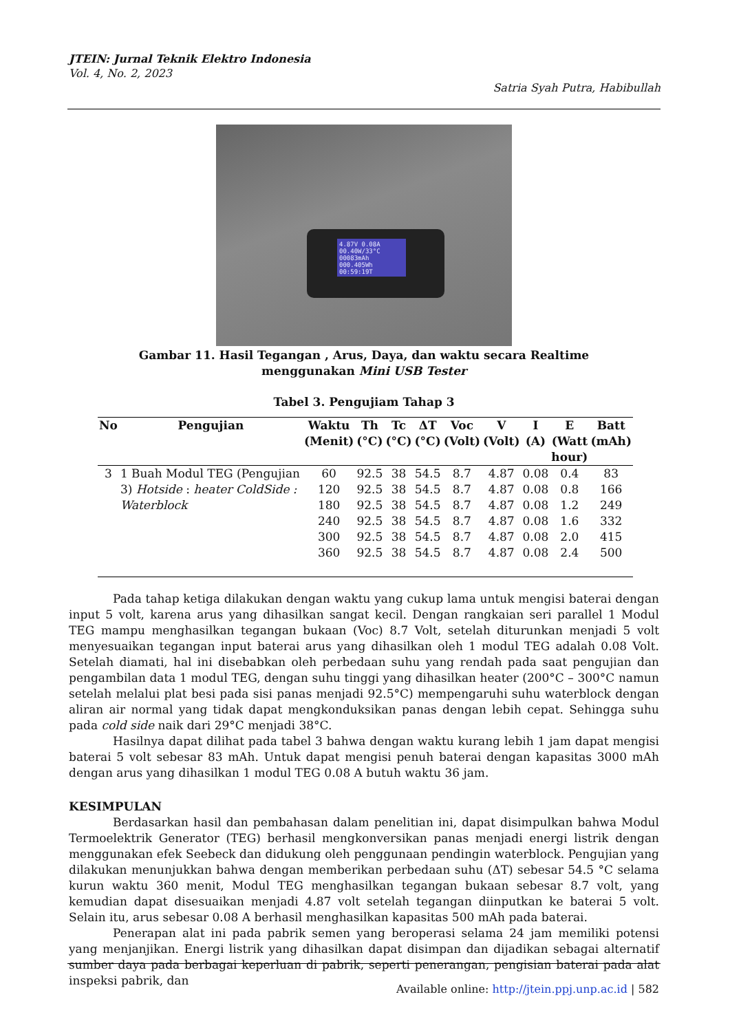JTEIN: Jurnal Teknik Elektro Indonesia
Vol. 4, No. 2, 2023
Satria Syah Putra, Habibullah
4.87V 0.08A
00.40W/33°C 00083mAh
000.405Wh 00:59:19T
Gambar 11. Hasil Tegangan , Arus, Daya, dan waktu secara Realtime
menggunakan Mini USB Tester
Tabel 3. Pengujiam Tahap 3
| No | Pengujian | Waktu (Menit) | Th (°C) | Tc (°C) | ΔT (°C) | Voc (Volt) | V (Volt) | I (A) | E (Watt hour) | Batt (mAh) |
| --- | --- | --- | --- | --- | --- | --- | --- | --- | --- | --- |
| 3 | 1 Buah Modul TEG (Pengujian 3) Hotside : heater ColdSide : Waterblock | 60 | 92.5 | 38 | 54.5 | 8.7 | 4.87 | 0.08 | 0.4 | 83 |
| | | 120 | 92.5 | 38 | 54.5 | 8.7 | 4.87 | 0.08 | 0.8 | 166 |
| | | 180 | 92.5 | 38 | 54.5 | 8.7 | 4.87 | 0.08 | 1.2 | 249 |
| | | 240 | 92.5 | 38 | 54.5 | 8.7 | 4.87 | 0.08 | 1.6 | 332 |
| | | 300 | 92.5 | 38 | 54.5 | 8.7 | 4.87 | 0.08 | 2.0 | 415 |
| | | 360 | 92.5 | 38 | 54.5 | 8.7 | 4.87 | 0.08 | 2.4 | 500 |
Pada tahap ketiga dilakukan dengan waktu yang cukup lama untuk mengisi baterai dengan input 5 volt, karena arus yang dihasilkan sangat kecil. Dengan rangkaian seri parallel 1 Modul TEG mampu menghasilkan tegangan bukaan (Voc) 8.7 Volt, setelah diturunkan menjadi 5 volt menyesuaikan tegangan input baterai arus yang dihasilkan oleh 1 modul TEG adalah 0.08 Volt. Setelah diamati, hal ini disebabkan oleh perbedaan suhu yang rendah pada saat pengujian dan pengambilan data 1 modul TEG, dengan suhu tinggi yang dihasilkan heater (200°C – 300°C namun setelah melalui plat besi pada sisi panas menjadi 92.5°C) mempengaruhi suhu waterblock dengan aliran air normal yang tidak dapat mengkonduksikan panas dengan lebih cepat. Sehingga suhu pada cold side naik dari 29°C menjadi 38°C.
Hasilnya dapat dilihat pada tabel 3 bahwa dengan waktu kurang lebih 1 jam dapat mengisi baterai 5 volt sebesar 83 mAh. Untuk dapat mengisi penuh baterai dengan kapasitas 3000 mAh dengan arus yang dihasilkan 1 modul TEG 0.08 A butuh waktu 36 jam.
KESIMPULAN
Berdasarkan hasil dan pembahasan dalam penelitian ini, dapat disimpulkan bahwa Modul Termoelektrik Generator (TEG) berhasil mengkonversikan panas menjadi energi listrik dengan menggunakan efek Seebeck dan didukung oleh penggunaan pendingin waterblock. Pengujian yang dilakukan menunjukkan bahwa dengan memberikan perbedaan suhu (ΔT) sebesar 54.5 °C selama kurun waktu 360 menit, Modul TEG menghasilkan tegangan bukaan sebesar 8.7 volt, yang kemudian dapat disesuaikan menjadi 4.87 volt setelah tegangan diinputkan ke baterai 5 volt. Selain itu, arus sebesar 0.08 A berhasil menghasilkan kapasitas 500 mAh pada baterai.
Penerapan alat ini pada pabrik semen yang beroperasi selama 24 jam memiliki potensi yang menjanjikan. Energi listrik yang dihasilkan dapat disimpan dan dijadikan sebagai alternatif sumber daya pada berbagai keperluan di pabrik, seperti penerangan, pengisian baterai pada alat inspeksi pabrik, dan
Available online: http://jtein.ppj.unp.ac.id | 582